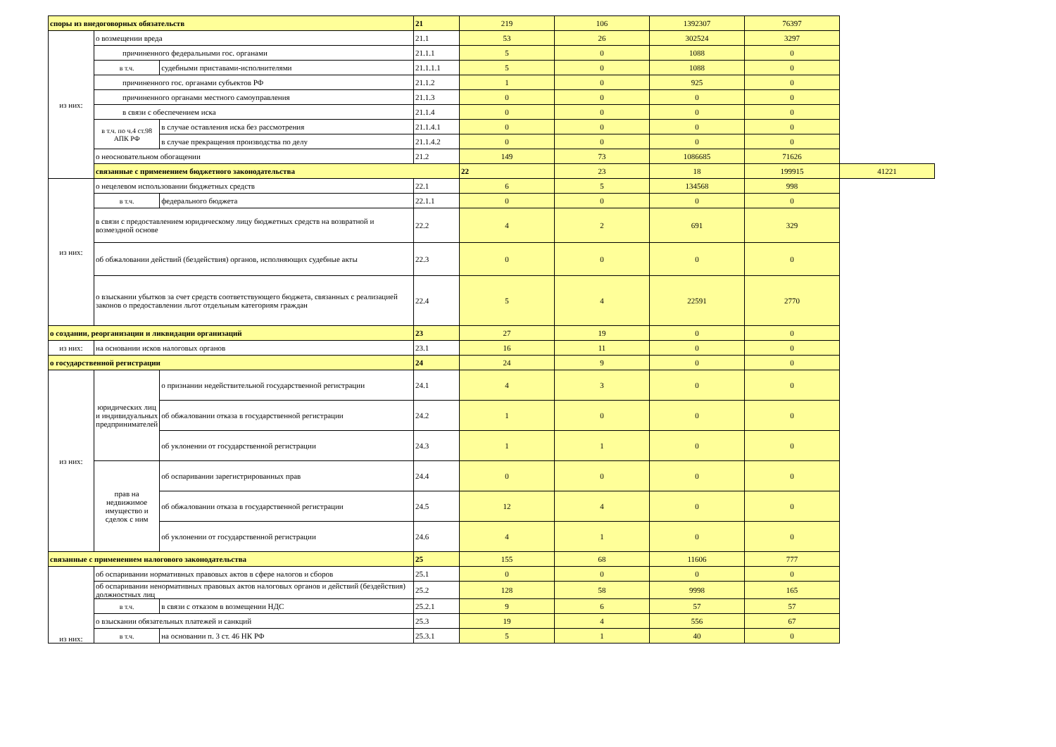| споры из внедоговорных обязательств | | | 21 | 219 | 106 | 1392307 | 76397 | |
| из них: | о возмещении вреда | | 21.1 | 53 | 26 | 302524 | 3297 | |
| | причиненного федеральными гос. органами | | 21.1.1 | 5 | 0 | 1088 | 0 | |
| | в т.ч. | судебными приставами-исполнителями | 21.1.1.1 | 5 | 0 | 1088 | 0 | |
| | причиненного гос. органами субъектов РФ | | 21.1.2 | 1 | 0 | 925 | 0 | |
| | причиненного органами местного самоуправления | | 21.1.3 | 0 | 0 | 0 | 0 | |
| | в связи с обеспечением иска | | 21.1.4 | 0 | 0 | 0 | 0 | |
| | в т.ч. по ч.4 ст.98 АПК РФ | в случае оставления иска без рассмотрения | 21.1.4.1 | 0 | 0 | 0 | 0 | |
| | | в случае прекращения производства по делу | 21.1.4.2 | 0 | 0 | 0 | 0 | |
| | о неосновательном обогащении | | 21.2 | 149 | 73 | 1086685 | 71626 | |
| | связанные с применением бюджетного законодательства | | | 22 | 23 | 18 | 199915 | 41221 |
| из них: | о нецелевом использовании бюджетных средств | | 22.1 | 6 | 5 | 134568 | 998 | |
| | в т.ч. | федерального бюджета | 22.1.1 | 0 | 0 | 0 | 0 | |
| | в связи с предоставлением юридическому лицу бюджетных средств на возвратной и возмездной основе | | 22.2 | 4 | 2 | 691 | 329 | |
| | об обжаловании действий (бездействия) органов, исполняющих судебные акты | | 22.3 | 0 | 0 | 0 | 0 | |
| | о взыскании убытков за счет средств соответствующего бюджета, связанных с реализацией законов о предоставлении льгот отдельным категориям граждан | | 22.4 | 5 | 4 | 22591 | 2770 | |
| о создании, реорганизации и ликвидации организаций | | | 23 | 27 | 19 | 0 | 0 | |
| из них: | на основании исков налоговых органов | | 23.1 | 16 | 11 | 0 | 0 | |
| о государственной регистрации | | | 24 | 24 | 9 | 0 | 0 | |
| из них: | юридических лиц и индивидуальных предпринимателей | о признании недействительной государственной регистрации | 24.1 | 4 | 3 | 0 | 0 | |
| | | об обжаловании отказа в государственной регистрации | 24.2 | 1 | 0 | 0 | 0 | |
| | | об уклонении от государственной регистрации | 24.3 | 1 | 1 | 0 | 0 | |
| | прав на недвижимое имущество и сделок с ним | об оспаривании зарегистрированных прав | 24.4 | 0 | 0 | 0 | 0 | |
| | | об обжаловании отказа в государственной регистрации | 24.5 | 12 | 4 | 0 | 0 | |
| | | об уклонении от государственной регистрации | 24.6 | 4 | 1 | 0 | 0 | |
| связанные с применением налогового законодательства | | | 25 | 155 | 68 | 11606 | 777 | |
| из них: | об оспаривании нормативных правовых актов в сфере налогов и сборов | | 25.1 | 0 | 0 | 0 | 0 | |
| | об оспаривании ненормативных правовых актов налоговых органов и действий (бездействия) должностных лиц | | 25.2 | 128 | 58 | 9998 | 165 | |
| | в т.ч. | в связи с отказом в возмещении НДС | 25.2.1 | 9 | 6 | 57 | 57 | |
| | о взыскании обязательных платежей и санкций | | 25.3 | 19 | 4 | 556 | 67 | |
| | в т.ч. | на основании п. 3 ст. 46 НК РФ | 25.3.1 | 5 | 1 | 40 | 0 | |